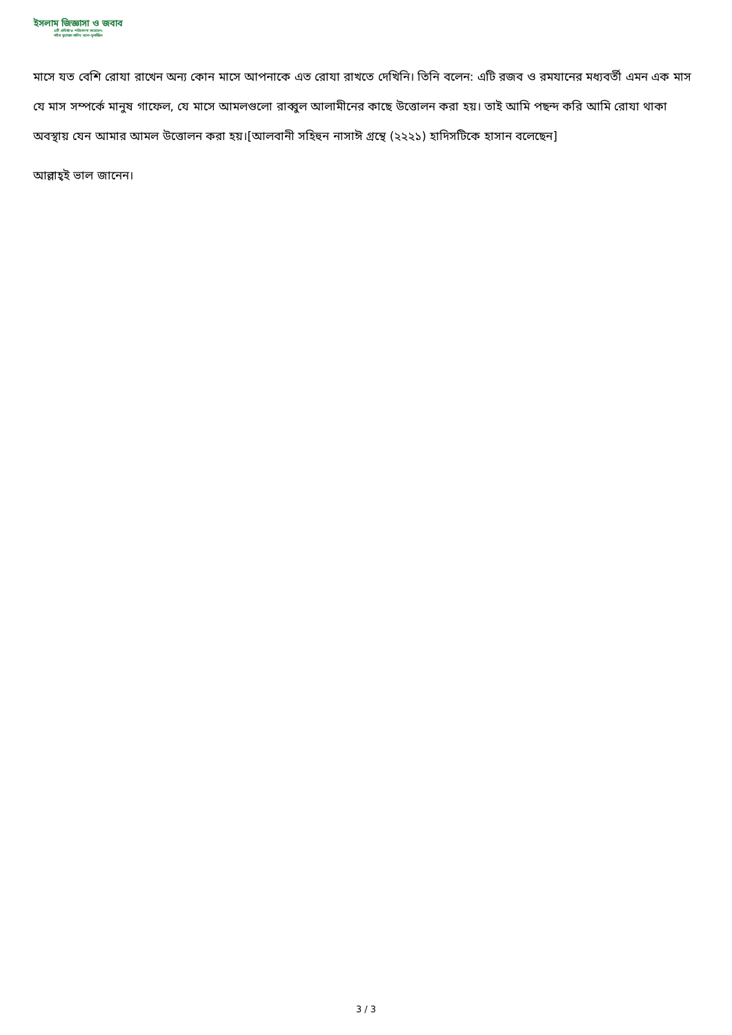ইসলাম জিজ্ঞাসা ও জবাব
এটি প্রতিষ্ঠা ও পরিচালনা করেছেন:
শাইখ মুহাম্মাদ সালিহ আল-মুনাজ্জিদ
মাসে যত বেশি রোযা রাখেন অন্য কোন মাসে আপনাকে এত রোযা রাখতে দেখিনি। তিনি বলেন: এটি রজব ও রমযানের মধ্যবর্তী এমন এক মাস যে মাস সম্পর্কে মানুষ গাফেল, যে মাসে আমলগুলো রাব্বুল আলামীনের কাছে উত্তোলন করা হয়। তাই আমি পছন্দ করি আমি রোযা থাকা অবস্থায় যেন আমার আমল উত্তোলন করা হয়।[আলবানী সহিহুন নাসাঈ গ্রন্থে (২২২১) হাদিসটিকে হাসান বলেছেন]
আল্লাহ্‌ই ভাল জানেন।
3 / 3